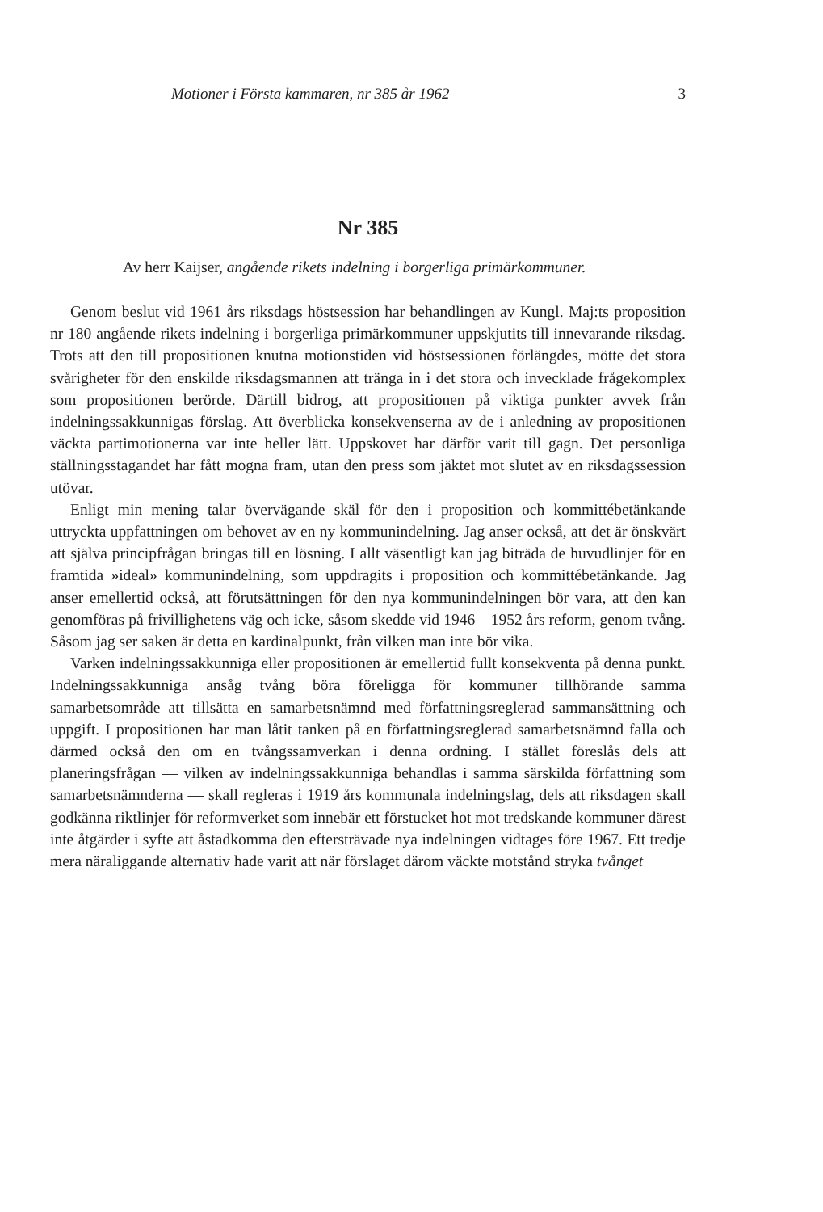Motioner i Första kammaren, nr 385 år 1962 3
Nr 385
Av herr Kaijser, angående rikets indelning i borgerliga primärkommuner.
Genom beslut vid 1961 års riksdags höstsession har behandlingen av Kungl. Maj:ts proposition nr 180 angående rikets indelning i borgerliga primärkommuner uppskjutits till innevarande riksdag. Trots att den till propositionen knutna motionstiden vid höstsessionen förlängdes, mötte det stora svårigheter för den enskilde riksdagsmannen att tränga in i det stora och invecklade frågekomplex som propositionen berörde. Därtill bidrog, att propositionen på viktiga punkter avvek från indelningssakkunnigas förslag. Att överblicka konsekvenserna av de i anledning av propositionen väckta partimotionerna var inte heller lätt. Uppskovet har därför varit till gagn. Det personliga ställningsstagandet har fått mogna fram, utan den press som jäktet mot slutet av en riksdagssession utövar.
Enligt min mening talar övervägande skäl för den i proposition och kommittébetänkande uttryckta uppfattningen om behovet av en ny kommunindelning. Jag anser också, att det är önskvärt att själva principfrågan bringas till en lösning. I allt väsentligt kan jag biträda de huvudlinjer för en framtida »ideal» kommunindelning, som uppdragits i proposition och kommittébetänkande. Jag anser emellertid också, att förutsättningen för den nya kommunindelningen bör vara, att den kan genomföras på frivillighetens väg och icke, såsom skedde vid 1946—1952 års reform, genom tvång. Såsom jag ser saken är detta en kardinalpunkt, från vilken man inte bör vika.
Varken indelningssakkunniga eller propositionen är emellertid fullt konsekventa på denna punkt. Indelningssakkunniga ansåg tvång böra föreligga för kommuner tillhörande samma samarbetsområde att tillsätta en samarbetsnämnd med författningsreglerad sammansättning och uppgift. I propositionen har man låtit tanken på en författningsreglerad samarbetsnämnd falla och därmed också den om en tvångssamverkan i denna ordning. I stället föreslås dels att planeringsfrågan — vilken av indelningssakkunniga behandlas i samma särskilda författning som samarbetsnämnderna — skall regleras i 1919 års kommunala indelningslag, dels att riksdagen skall godkänna riktlinjer för reformverket som innebär ett förstucket hot mot tredskande kommuner därest inte åtgärder i syfte att åstadkomma den eftersträvade nya indelningen vidtages före 1967. Ett tredje mera näraliggande alternativ hade varit att när förslaget därom väckte motstånd stryka tvånget